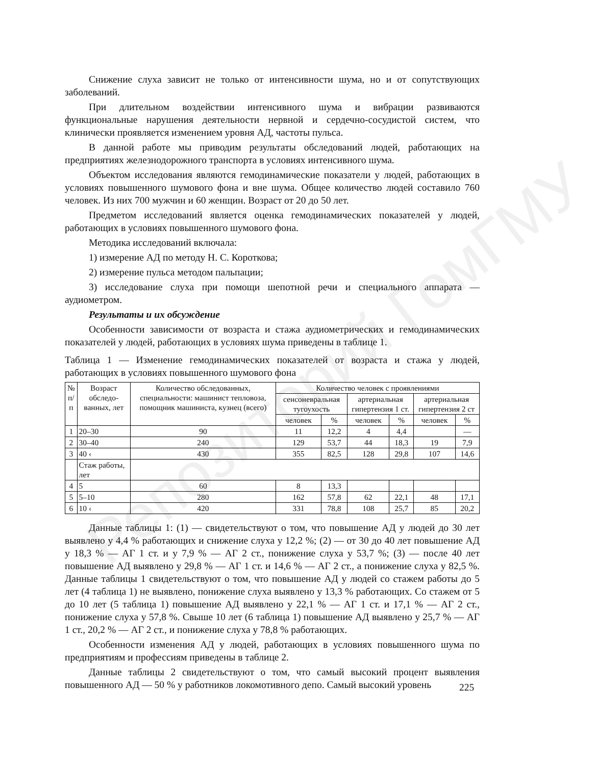Репозиторий ГомГМУ
Снижение слуха зависит не только от интенсивности шума, но и от сопутствующих заболеваний.
При длительном воздействии интенсивного шума и вибрации развиваются функциональные нарушения деятельности нервной и сердечно-сосудистой систем, что клинически проявляется изменением уровня АД, частоты пульса.
В данной работе мы приводим результаты обследований людей, работающих на предприятиях железнодорожного транспорта в условиях интенсивного шума.
Объектом исследования являются гемодинамические показатели у людей, работающих в условиях повышенного шумового фона и вне шума. Общее количество людей составило 760 человек. Из них 700 мужчин и 60 женщин. Возраст от 20 до 50 лет.
Предметом исследований является оценка гемодинамических показателей у людей, работающих в условиях повышенного шумового фона.
Методика исследований включала:
1) измерение АД по методу Н. С. Короткова;
2) измерение пульса методом пальпации;
3) исследование слуха при помощи шепотной речи и специального аппарата — аудиометром.
Результаты и их обсуждение
Особенности зависимости от возраста и стажа аудиометрических и гемодинамических показателей у людей, работающих в условиях шума приведены в таблице 1.
Таблица 1 — Изменение гемодинамических показателей от возраста и стажа у людей, работающих в условиях повышенного шумового фона
| № п/п | Возраст обследо-ванных, лет | Количество обследованных, специальности: машинист тепловоза, помощник машиниста, кузнец (всего) | Количество человек с проявлениями | | | | | |
| --- | --- | --- | --- | --- | --- | --- | --- | --- |
| | | | сенсоневральная тугоухость | | артериальная гипертензия 1 ст. | | артериальная гипертензия 2 ст | |
| | | | человек | % | человек | % | человек | % |
| 1 | 20–30 | 90 | 11 | 12,2 | 4 | 4,4 | | — |
| 2 | 30–40 | 240 | 129 | 53,7 | 44 | 18,3 | 19 | 7,9 |
| 3 | 40 ‹ | 430 | 355 | 82,5 | 128 | 29,8 | 107 | 14,6 |
| | Стаж работы, лет | | | | | | | |
| 4 | 5 | 60 | 8 | 13,3 | | | | |
| 5 | 5–10 | 280 | 162 | 57,8 | 62 | 22,1 | 48 | 17,1 |
| 6 | 10 ‹ | 420 | 331 | 78,8 | 108 | 25,7 | 85 | 20,2 |
Данные таблицы 1: (1) — свидетельствуют о том, что повышение АД у людей до 30 лет выявлено у 4,4 % работающих и снижение слуха у 12,2 %; (2) — от 30 до 40 лет повышение АД у 18,3 % — АГ 1 ст. и у 7,9 % — АГ 2 ст., понижение слуха у 53,7 %; (3) — после 40 лет повышение АД выявлено у 29,8 % — АГ 1 ст. и 14,6 % — АГ 2 ст., а понижение слуха у 82,5 %. Данные таблицы 1 свидетельствуют о том, что повышение АД у людей со стажем работы до 5 лет (4 таблица 1) не выявлено, понижение слуха выявлено у 13,3 % работающих. Со стажем от 5 до 10 лет (5 таблица 1) повышение АД выявлено у 22,1 % — АГ 1 ст. и 17,1 % — АГ 2 ст., понижение слуха у 57,8 %. Свыше 10 лет (6 таблица 1) повышение АД выявлено у 25,7 % — АГ 1 ст., 20,2 % — АГ 2 ст., и понижение слуха у 78,8 % работающих.
Особенности изменения АД у людей, работающих в условиях повышенного шума по предприятиям и профессиям приведены в таблице 2.
Данные таблицы 2 свидетельствуют о том, что самый высокий процент выявления повышенного АД — 50 % у работников локомотивного депо. Самый высокий уровень
225